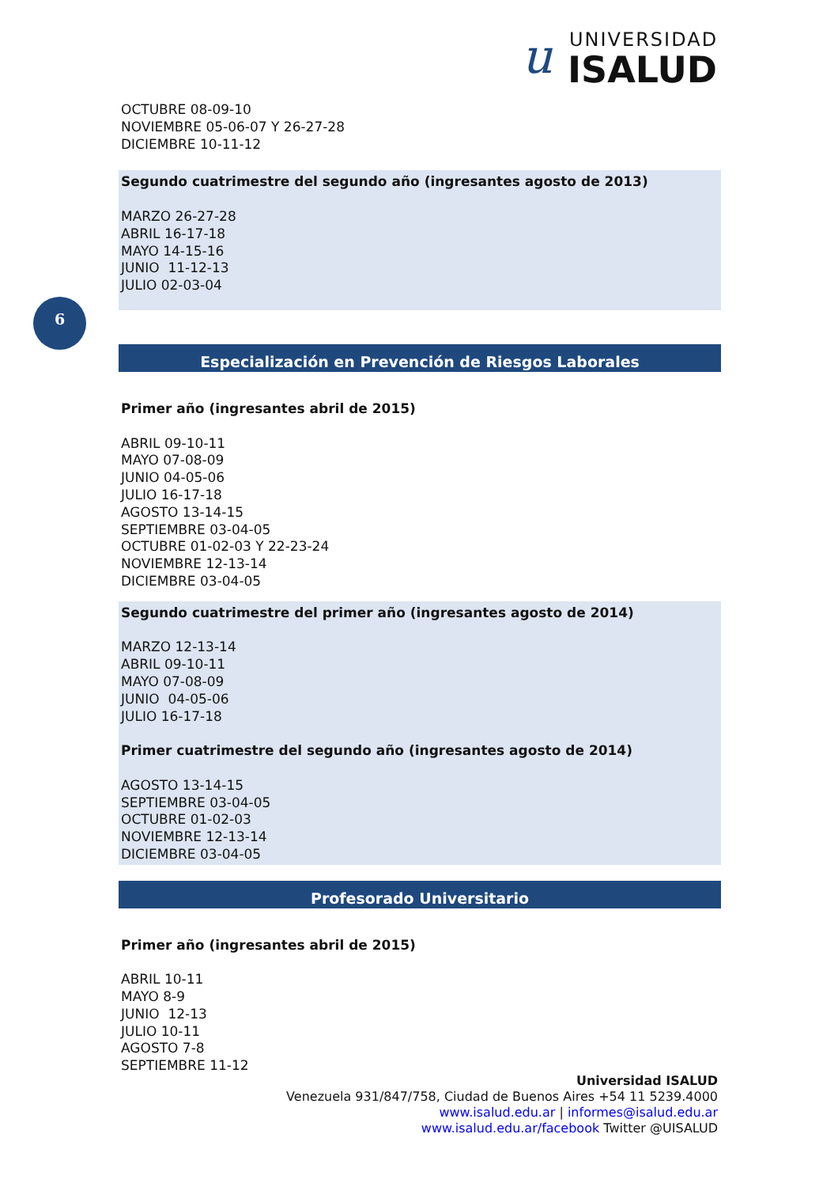u
UNIVERSIDAD
ISALUD
OCTUBRE 08-09-10
NOVIEMBRE 05-06-07 Y 26-27-28
DICIEMBRE 10-11-12
Segundo cuatrimestre del segundo año (ingresantes agosto de 2013)
MARZO 26-27-28
ABRIL 16-17-18
MAYO 14-15-16
JUNIO 11-12-13
JULIO 02-03-04
Especialización en Prevención de Riesgos Laborales
Primer año (ingresantes abril de 2015)
ABRIL 09-10-11
MAYO 07-08-09
JUNIO 04-05-06
JULIO 16-17-18
AGOSTO 13-14-15
SEPTIEMBRE 03-04-05
OCTUBRE 01-02-03 Y 22-23-24
NOVIEMBRE 12-13-14
DICIEMBRE 03-04-05
Segundo cuatrimestre del primer año (ingresantes agosto de 2014)
MARZO 12-13-14
ABRIL 09-10-11
MAYO 07-08-09
JUNIO 04-05-06
JULIO 16-17-18
Primer cuatrimestre del segundo año (ingresantes agosto de 2014)
AGOSTO 13-14-15
SEPTIEMBRE 03-04-05
OCTUBRE 01-02-03
NOVIEMBRE 12-13-14
DICIEMBRE 03-04-05
Profesorado Universitario
Primer año (ingresantes abril de 2015)
ABRIL 10-11
MAYO 8-9
JUNIO 12-13
JULIO 10-11
AGOSTO 7-8
SEPTIEMBRE 11-12
6
Universidad ISALUD
Venezuela 931/847/758, Ciudad de Buenos Aires +54 11 5239.4000
www.isalud.edu.ar | informes@isalud.edu.ar
www.isalud.edu.ar/facebook Twitter @UISALUD